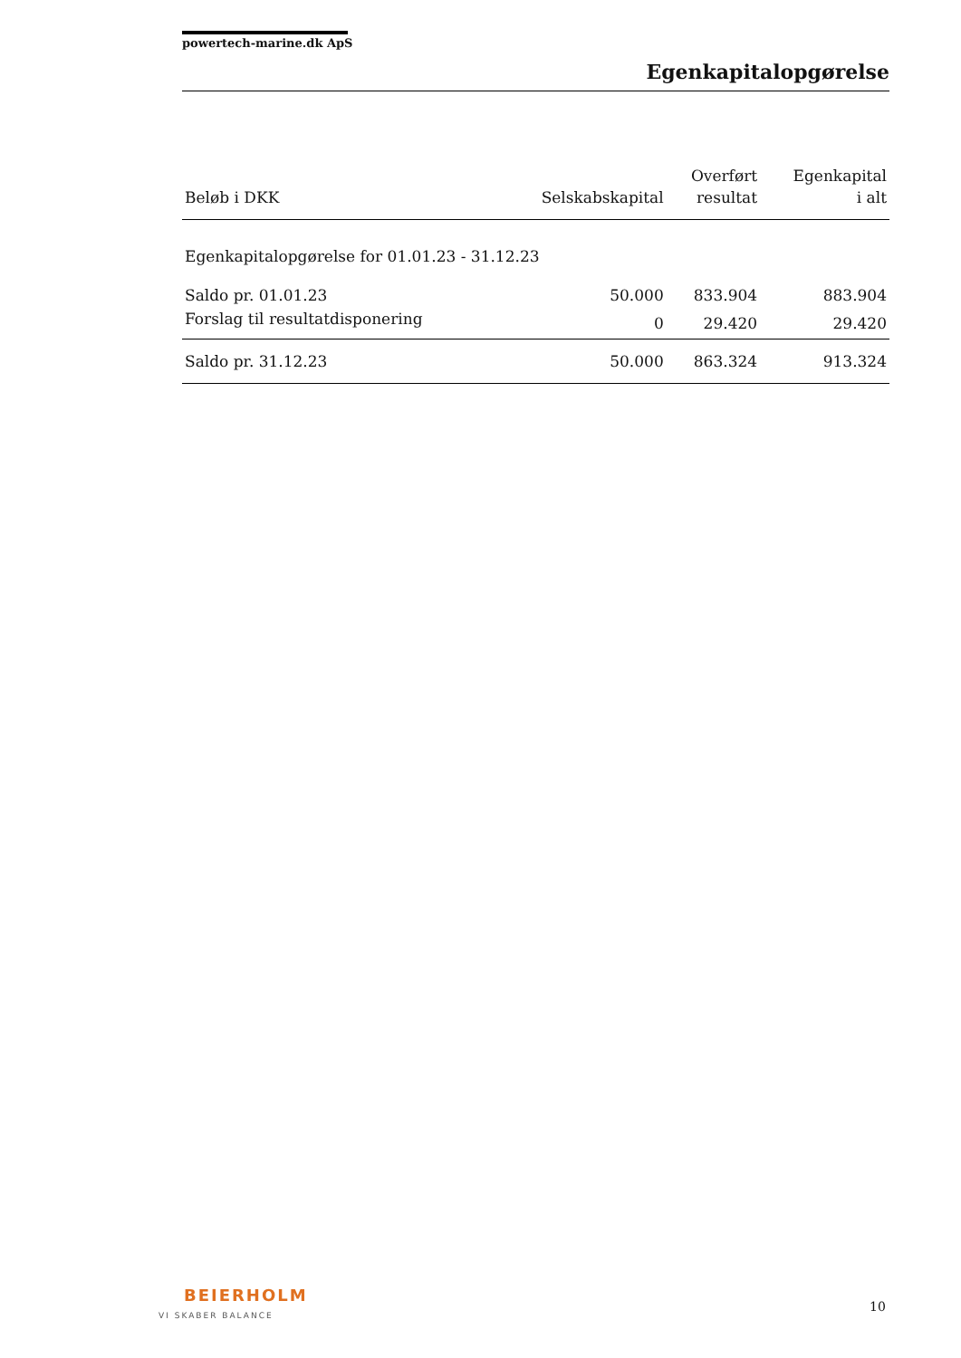powertech-marine.dk ApS
Egenkapitalopgørelse
| Beløb i DKK | Selskabskapital | Overført resultat | Egenkapital i alt |
| --- | --- | --- | --- |
| Egenkapitalopgørelse for 01.01.23 - 31.12.23 | | | |
| Saldo pr. 01.01.23 | 50.000 | 833.904 | 883.904 |
| Forslag til resultatdisponering | 0 | 29.420 | 29.420 |
| Saldo pr. 31.12.23 | 50.000 | 863.324 | 913.324 |
BEIERHOLM
VI SKABER BALANCE
10